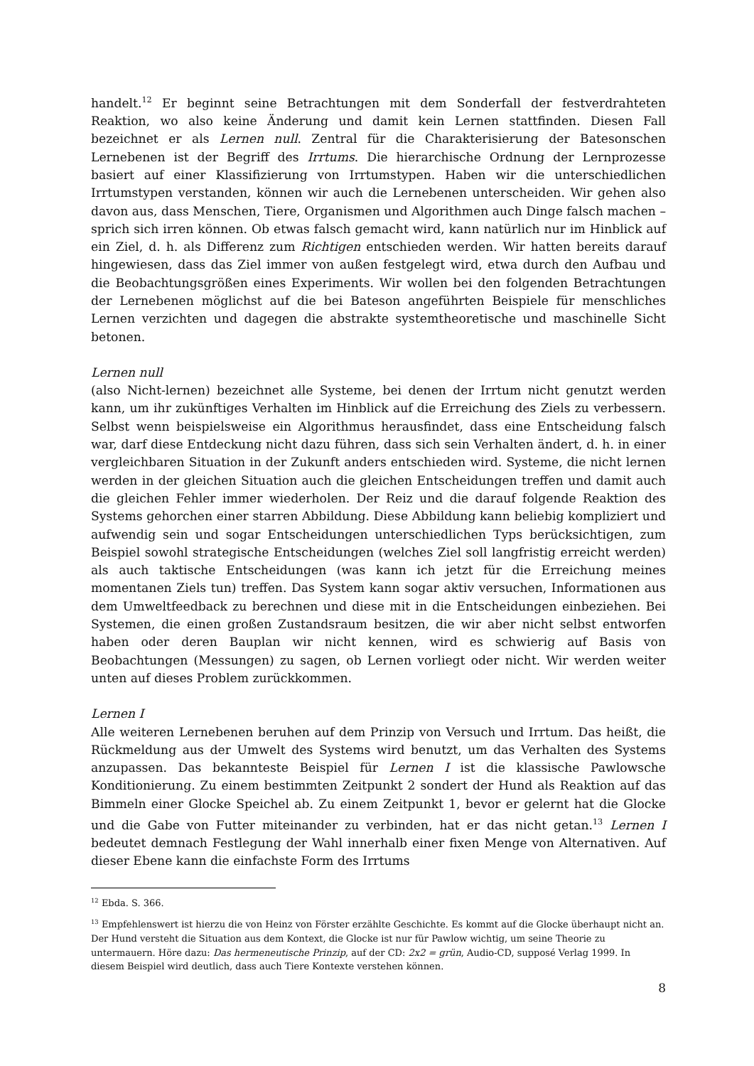handelt.<sup>12</sup> Er beginnt seine Betrachtungen mit dem Sonderfall der festverdrahteten Reaktion, wo also keine Änderung und damit kein Lernen stattfinden. Diesen Fall bezeichnet er als Lernen null. Zentral für die Charakterisierung der Batesonschen Lernebenen ist der Begriff des Irrtums. Die hierarchische Ordnung der Lernprozesse basiert auf einer Klassifizierung von Irrtumstypen. Haben wir die unterschiedlichen Irrtumstypen verstanden, können wir auch die Lernebenen unterscheiden. Wir gehen also davon aus, dass Menschen, Tiere, Organismen und Algorithmen auch Dinge falsch machen – sprich sich irren können. Ob etwas falsch gemacht wird, kann natürlich nur im Hinblick auf ein Ziel, d. h. als Differenz zum Richtigen entschieden werden. Wir hatten bereits darauf hingewiesen, dass das Ziel immer von außen festgelegt wird, etwa durch den Aufbau und die Beobachtungsgrößen eines Experiments. Wir wollen bei den folgenden Betrachtungen der Lernebenen möglichst auf die bei Bateson angeführten Beispiele für menschliches Lernen verzichten und dagegen die abstrakte systemtheoretische und maschinelle Sicht betonen.
Lernen null
(also Nicht-lernen) bezeichnet alle Systeme, bei denen der Irrtum nicht genutzt werden kann, um ihr zukünftiges Verhalten im Hinblick auf die Erreichung des Ziels zu verbessern. Selbst wenn beispielsweise ein Algorithmus herausfindet, dass eine Entscheidung falsch war, darf diese Entdeckung nicht dazu führen, dass sich sein Verhalten ändert, d. h. in einer vergleichbaren Situation in der Zukunft anders entschieden wird. Systeme, die nicht lernen werden in der gleichen Situation auch die gleichen Entscheidungen treffen und damit auch die gleichen Fehler immer wiederholen. Der Reiz und die darauf folgende Reaktion des Systems gehorchen einer starren Abbildung. Diese Abbildung kann beliebig kompliziert und aufwendig sein und sogar Entscheidungen unterschiedlichen Typs berücksichtigen, zum Beispiel sowohl strategische Entscheidungen (welches Ziel soll langfristig erreicht werden) als auch taktische Entscheidungen (was kann ich jetzt für die Erreichung meines momentanen Ziels tun) treffen. Das System kann sogar aktiv versuchen, Informationen aus dem Umweltfeedback zu berechnen und diese mit in die Entscheidungen einbeziehen. Bei Systemen, die einen großen Zustandsraum besitzen, die wir aber nicht selbst entworfen haben oder deren Bauplan wir nicht kennen, wird es schwierig auf Basis von Beobachtungen (Messungen) zu sagen, ob Lernen vorliegt oder nicht. Wir werden weiter unten auf dieses Problem zurückkommen.
Lernen I
Alle weiteren Lernebenen beruhen auf dem Prinzip von Versuch und Irrtum. Das heißt, die Rückmeldung aus der Umwelt des Systems wird benutzt, um das Verhalten des Systems anzupassen. Das bekannteste Beispiel für Lernen I ist die klassische Pawlowsche Konditionierung. Zu einem bestimmten Zeitpunkt 2 sondert der Hund als Reaktion auf das Bimmeln einer Glocke Speichel ab. Zu einem Zeitpunkt 1, bevor er gelernt hat die Glocke und die Gabe von Futter miteinander zu verbinden, hat er das nicht getan.<sup>13</sup> Lernen I bedeutet demnach Festlegung der Wahl innerhalb einer fixen Menge von Alternativen. Auf dieser Ebene kann die einfachste Form des Irrtums
<sup>12</sup> Ebda. S. 366.
<sup>13</sup> Empfehlenswert ist hierzu die von Heinz von Förster erzählte Geschichte. Es kommt auf die Glocke überhaupt nicht an. Der Hund versteht die Situation aus dem Kontext, die Glocke ist nur für Pawlow wichtig, um seine Theorie zu untermauern. Höre dazu: Das hermeneutische Prinzip, auf der CD: 2x2 = grün, Audio-CD, supposé Verlag 1999. In diesem Beispiel wird deutlich, dass auch Tiere Kontexte verstehen können.
8